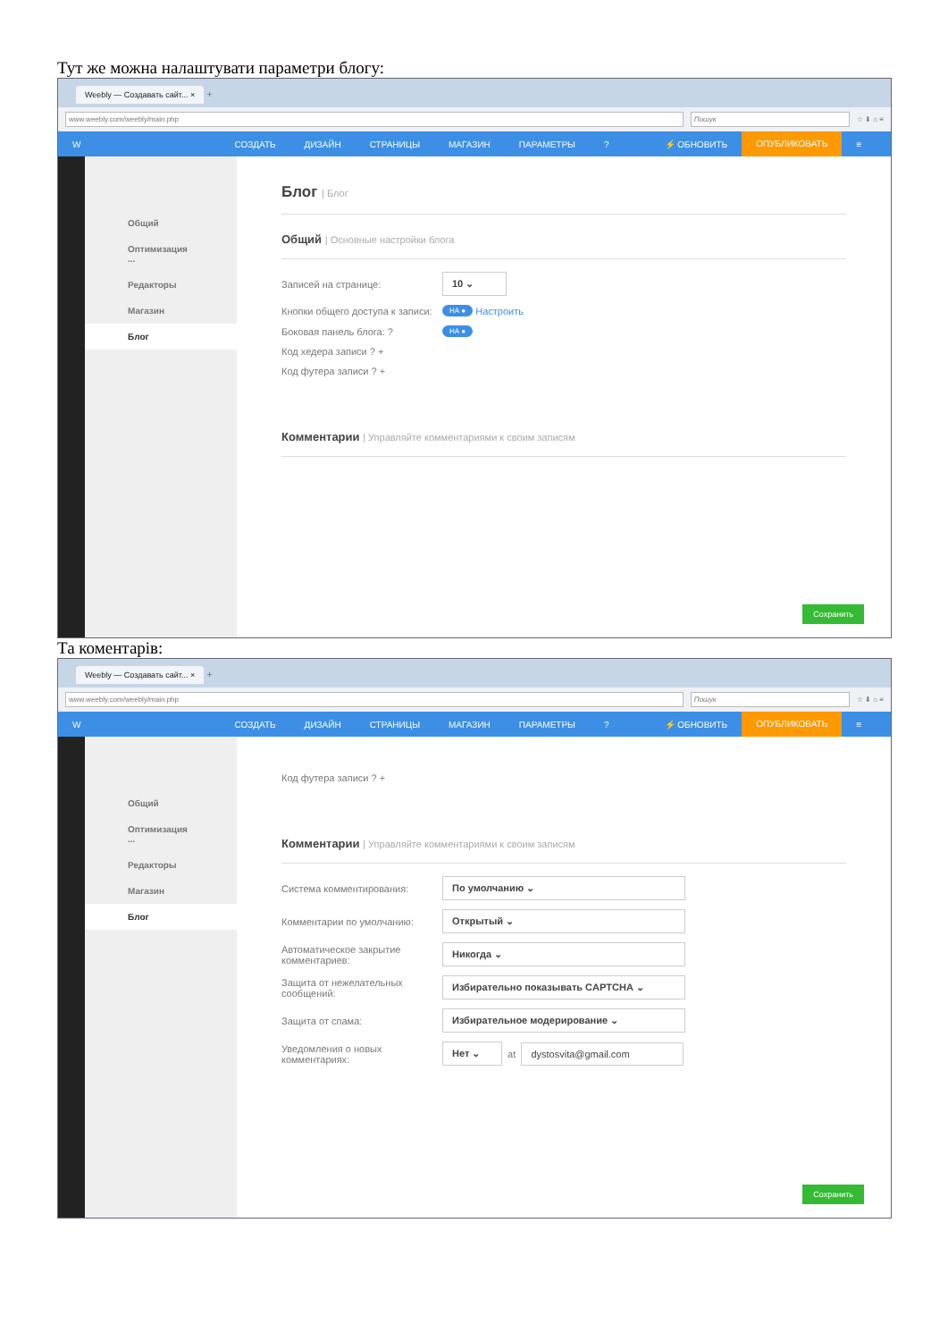Тут же можна налаштувати параметри блогу:
Weebly — Создавать сайт... × +
www.weebly.com/weebly/main.php Пошук ☆ ⬇ ⌂ ≡
W СОЗДАТЬ ДИЗАЙН СТРАНИЦЫ МАГАЗИН ПАРАМЕТРЫ? ⚡ ОБНОВИТЬ ОПУБЛИКОВАТЬ ≡
Общий
Оптимизация ...
Редакторы
Магазин
Блог
Блог | Блог
Общий | Основные настройки блога
Записей на странице: 10 ⌄
Кнопки общего доступа к записи: НА ● Настроить
Боковая панель блога: ? НА ●
Код хедера записи ? +
Код футера записи ? +
Комментарии | Управляйте комментариями к своим записям
Сохранить
Та коментарів:
Weebly — Создавать сайт... × +
www.weebly.com/weebly/main.php Пошук ☆ ⬇ ⌂ ≡
W СОЗДАТЬ ДИЗАЙН СТРАНИЦЫ МАГАЗИН ПАРАМЕТРЫ? ⚡ ОБНОВИТЬ ОПУБЛИКОВАТЬ ≡
Общий
Оптимизация ...
Редакторы
Магазин
Блог
Код футера записи ? +
Комментарии | Управляйте комментариями к своим записям
Система комментирования: По умолчанию ⌄
Комментарии по умолчанию: Открытый ⌄
Автоматическое закрытие комментариев: Никогда ⌄
Защита от нежелательных сообщений: Избирательно показывать CAPTCHA ⌄
Защита от спама: Избирательное модерирование ⌄
Уведомления о новых комментариях: Нет ⌄ at dystosvita@gmail.com
Сохранить